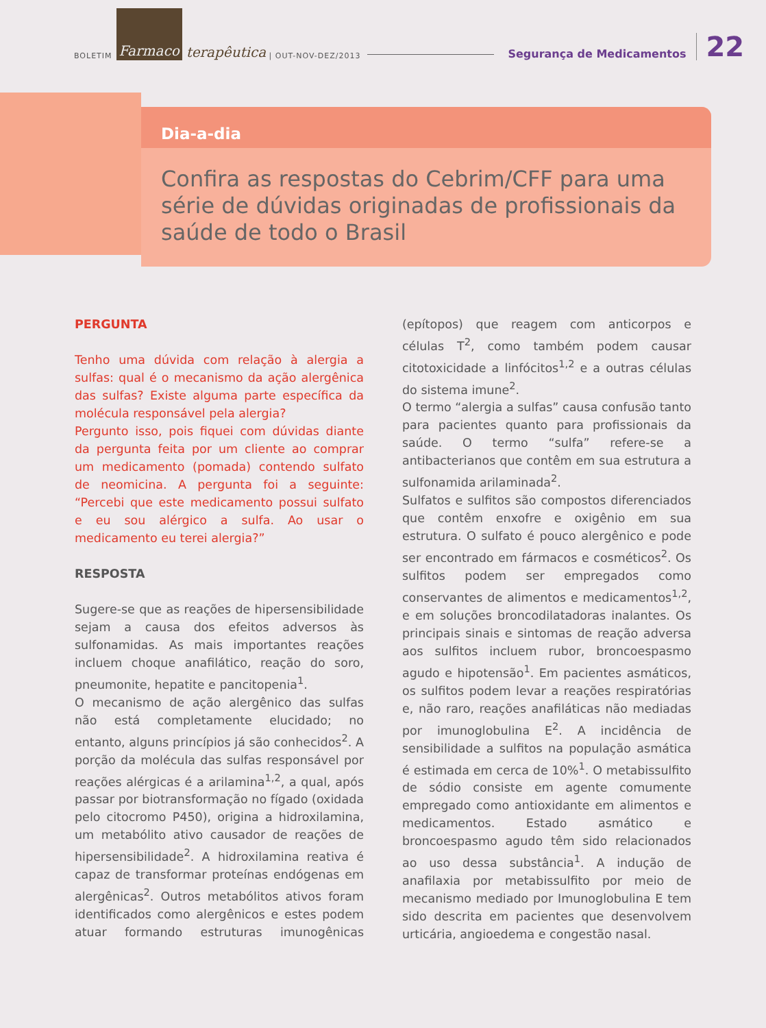BOLETIM Farmaco terapêutica | OUT-NOV-DEZ/2013 Segurança de Medicamentos 22
Dia-a-dia
Confira as respostas do Cebrim/CFF para uma série de dúvidas originadas de profissionais da saúde de todo o Brasil
PERGUNTA
Tenho uma dúvida com relação à alergia a sulfas: qual é o mecanismo da ação alergênica das sulfas? Existe alguma parte específica da molécula responsável pela alergia?
Pergunto isso, pois fiquei com dúvidas diante da pergunta feita por um cliente ao comprar um medicamento (pomada) contendo sulfato de neomicina. A pergunta foi a seguinte: “Percebi que este medicamento possui sulfato e eu sou alérgico a sulfa. Ao usar o medicamento eu terei alergia?”
RESPOSTA
Sugere-se que as reações de hipersensibilidade sejam a causa dos efeitos adversos às sulfonamidas. As mais importantes reações incluem choque anafilático, reação do soro, pneumonite, hepatite e pancitopenia<sup>1</sup>.
O mecanismo de ação alergênico das sulfas não está completamente elucidado; no entanto, alguns princípios já são conhecidos<sup>2</sup>. A porção da molécula das sulfas responsável por reações alérgicas é a arilamina<sup>1,2</sup>, a qual, após passar por biotransformação no fígado (oxidada pelo citocromo P450), origina a hidroxilamina, um metabólito ativo causador de reações de hipersensibilidade<sup>2</sup>. A hidroxilamina reativa é capaz de transformar proteínas endógenas em alergênicas<sup>2</sup>. Outros metabólitos ativos foram identificados como alergênicos e estes podem atuar formando estruturas imunogênicas (epítopos) que reagem com anticorpos e células T<sup>2</sup>, como também podem causar citotoxicidade a linfócitos<sup>1,2</sup> e a outras células do sistema imune<sup>2</sup>.
O termo “alergia a sulfas” causa confusão tanto para pacientes quanto para profissionais da saúde. O termo “sulfa” refere-se a antibacterianos que contêm em sua estrutura a sulfonamida arilaminada<sup>2</sup>.
Sulfatos e sulfitos são compostos diferenciados que contêm enxofre e oxigênio em sua estrutura. O sulfato é pouco alergênico e pode ser encontrado em fármacos e cosméticos<sup>2</sup>. Os sulfitos podem ser empregados como conservantes de alimentos e medicamentos<sup>1,2</sup>, e em soluções broncodilatadoras inalantes. Os principais sinais e sintomas de reação adversa aos sulfitos incluem rubor, broncoespasmo agudo e hipotensão<sup>1</sup>. Em pacientes asmáticos, os sulfitos podem levar a reações respiratórias e, não raro, reações anafiláticas não mediadas por imunoglobulina E<sup>2</sup>. A incidência de sensibilidade a sulfitos na população asmática é estimada em cerca de 10%<sup>1</sup>. O metabissulfito de sódio consiste em agente comumente empregado como antioxidante em alimentos e medicamentos. Estado asmático e broncoespasmo agudo têm sido relacionados ao uso dessa substância<sup>1</sup>. A indução de anafilaxia por metabissulfito por meio de mecanismo mediado por Imunoglobulina E tem sido descrita em pacientes que desenvolvem urticária, angioedema e congestão nasal.